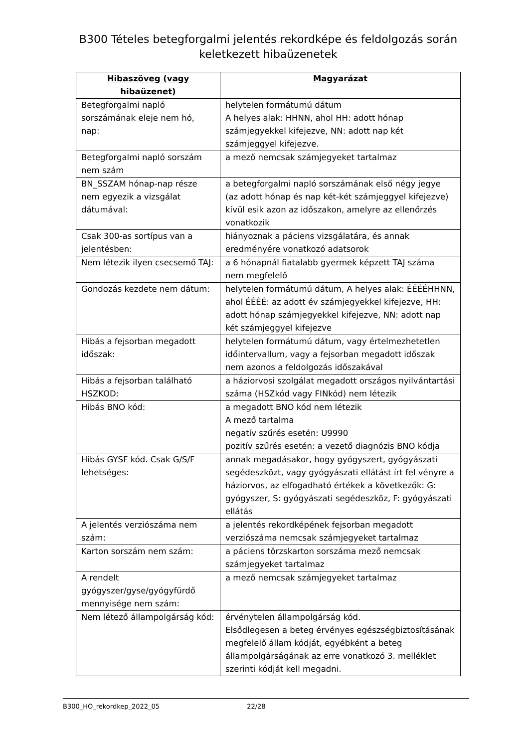B300 Tételes betegforgalmi jelentés rekordképe és feldolgozás során keletkezett hibaüzenetek
| Hibaszöveg (vagy hibaüzenet) | Magyarázat |
| --- | --- |
| Betegforgalmi napló sorszámának eleje nem hó, nap: | helytelen formátumú dátum A helyes alak: HHNN, ahol HH: adott hónap számjegyekkel kifejezve, NN: adott nap két számjeggyel kifejezve. |
| Betegforgalmi napló sorszám nem szám | a mező nemcsak számjegyeket tartalmaz |
| BN_SSZAM hónap-nap része nem egyezik a vizsgálat dátumával: | a betegforgalmi napló sorszámának első négy jegye (az adott hónap és nap két-két számjeggyel kifejezve) kívül esik azon az időszakon, amelyre az ellenőrzés vonatkozik |
| Csak 300-as sortípus van a jelentésben: | hiányoznak a páciens vizsgálatára, és annak eredményére vonatkozó adatsorok |
| Nem létezik ilyen csecsemő TAJ: | a 6 hónapnál fiatalabb gyermek képzett TAJ száma nem megfelelő |
| Gondozás kezdete nem dátum: | helytelen formátumú dátum, A helyes alak: ÉÉÉÉHHNN, ahol ÉÉÉÉ: az adott év számjegyekkel kifejezve, HH: adott hónap számjegyekkel kifejezve, NN: adott nap két számjeggyel kifejezve |
| Hibás a fejsorban megadott időszak: | helytelen formátumú dátum, vagy értelmezhetetlen időintervallum, vagy a fejsorban megadott időszak nem azonos a feldolgozás időszakával |
| Hibás a fejsorban található HSZKOD: | a háziorvosi szolgálat megadott országos nyilvántartási száma (HSZkód vagy FINkód) nem létezik |
| Hibás BNO kód: | a megadott BNO kód nem létezik A mező tartalma negatív szűrés esetén: U9990 pozitív szűrés esetén: a vezető diagnózis BNO kódja |
| Hibás GYSF kód. Csak G/S/F lehetséges: | annak megadásakor, hogy gyógyszert, gyógyászati segédeszközt, vagy gyógyászati ellátást írt fel vényre a háziorvos, az elfogadható értékek a következők: G: gyógyszer, S: gyógyászati segédeszköz, F: gyógyászati ellátás |
| A jelentés verziószáma nem szám: | a jelentés rekordképének fejsorban megadott verziószáma nemcsak számjegyeket tartalmaz |
| Karton sorszám nem szám: | a páciens törzskarton sorszáma mező nemcsak számjegyeket tartalmaz |
| A rendelt gyógyszer/gyse/gyógyfürdő mennyisége nem szám: | a mező nemcsak számjegyeket tartalmaz |
| Nem létező állampolgárság kód: | érvénytelen állampolgárság kód. Elsődlegesen a beteg érvényes egészségbiztosításának megfelelő állam kódját, egyébként a beteg állampolgárságának az erre vonatkozó 3. melléklet szerinti kódját kell megadni. |
B300_HO_rekordkep_2022_05 22/28